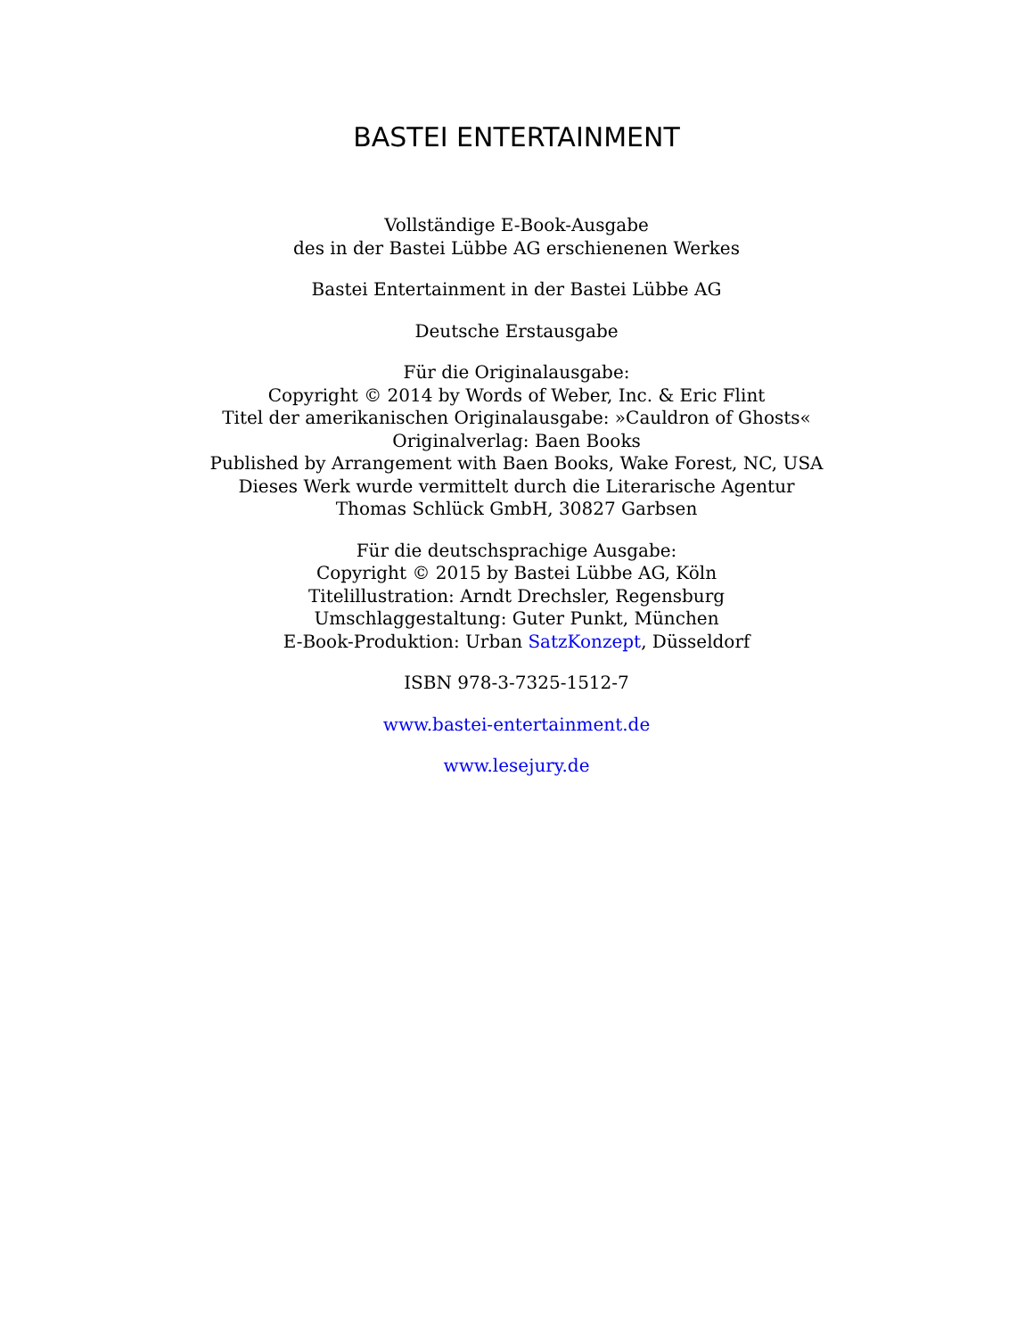BASTEI ENTERTAINMENT
Vollständige E-Book-Ausgabe
des in der Bastei Lübbe AG erschienenen Werkes
Bastei Entertainment in der Bastei Lübbe AG
Deutsche Erstausgabe
Für die Originalausgabe:
Copyright © 2014 by Words of Weber, Inc. & Eric Flint
Titel der amerikanischen Originalausgabe: »Cauldron of Ghosts«
Originalverlag: Baen Books
Published by Arrangement with Baen Books, Wake Forest, NC, USA
Dieses Werk wurde vermittelt durch die Literarische Agentur
Thomas Schlück GmbH, 30827 Garbsen
Für die deutschsprachige Ausgabe:
Copyright © 2015 by Bastei Lübbe AG, Köln
Titelillustration: Arndt Drechsler, Regensburg
Umschlaggestaltung: Guter Punkt, München
E-Book-Produktion: Urban SatzKonzept, Düsseldorf
ISBN 978-3-7325-1512-7
www.bastei-entertainment.de
www.lesejury.de